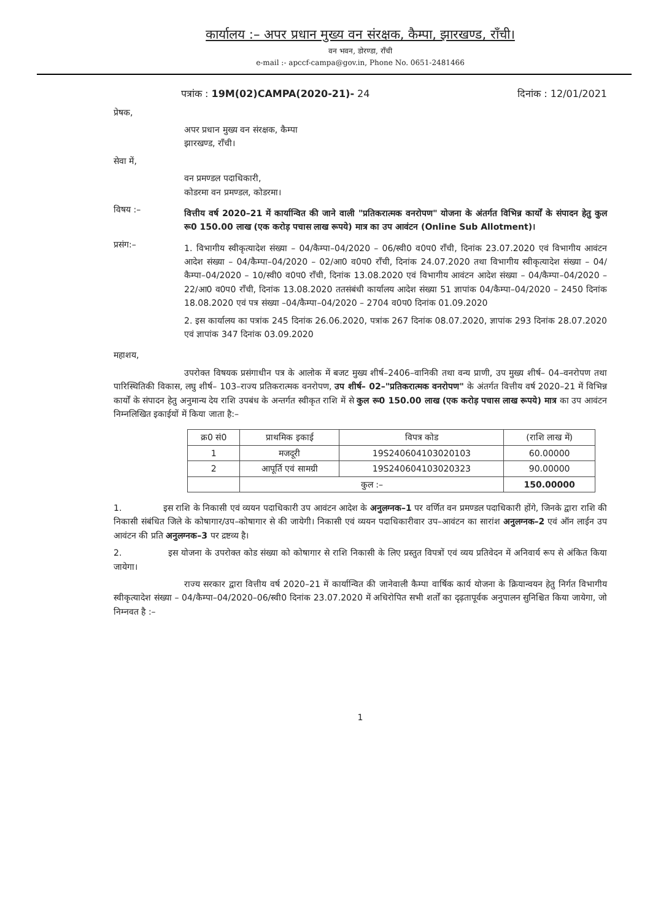कार्यालय :– अपर प्रधान मुख्य वन संरक्षक, कैम्पा, झारखण्ड, राँची।
वन भवन, डोरण्डा, राँची
e-mail :- apccf-campa@gov.in, Phone No. 0651-2481466
पत्रांक : 19M(02)CAMPA(2020-21)- 24 दिनांक : 12/01/2021
प्रेषक,
अपर प्रधान मुख्य वन संरक्षक, कैम्पा
झारखण्ड, राँची।
सेवा में,
वन प्रमण्डल पदाधिकारी,
कोडरमा वन प्रमण्डल, कोडरमा।
विषय :–
वित्तीय वर्ष 2020–21 में कार्यान्वित की जाने वाली "प्रतिकरात्मक वनरोपण" योजना के अंतर्गत विभिन्न कार्यों के संपादन हेतु कुल रू0 150.00 लाख (एक करोड़ पचास लाख रूपये) मात्र का उप आवंटन (Online Sub Allotment)।
प्रसंग:–
1. विभागीय स्वीकृत्यादेश संख्या – 04/कैम्पा–04/2020 – 06/स्वी0 व0प0 राँची, दिनांक 23.07.2020 एवं विभागीय आवंटन आदेश संख्या – 04/कैम्पा–04/2020 – 02/आ0 व0प0 राँची, दिनांक 24.07.2020 तथा विभागीय स्वीकृत्यादेश संख्या – 04/कैम्पा–04/2020 – 10/स्वी0 व0प0 राँची, दिनांक 13.08.2020 एवं विभागीय आवंटन आदेश संख्या – 04/कैम्पा–04/2020 – 22/आ0 व0प0 राँची, दिनांक 13.08.2020 ततसंबंधी कार्यालय आदेश संख्या 51 ज्ञापांक 04/कैम्पा–04/2020 – 2450 दिनांक 18.08.2020 एवं पत्र संख्या –04/कैम्पा–04/2020 – 2704 व0प0 दिनांक 01.09.2020
2. इस कार्यालय का पत्रांक 245 दिनांक 26.06.2020, पत्रांक 267 दिनांक 08.07.2020, ज्ञापांक 293 दिनांक 28.07.2020 एवं ज्ञापांक 347 दिनांक 03.09.2020
महाशय,
उपरोक्त विषयक प्रसंगाधीन पत्र के आलोक में बजट मुख्य शीर्ष–2406–वानिकी तथा वन्य प्राणी, उप मुख्य शीर्ष– 04–वनरोपण तथा पारिस्थितिकी विकास, लघु शीर्ष– 103–राज्य प्रतिकरात्मक वनरोपण, उप शीर्ष– 02–"प्रतिकरात्मक वनरोपण" के अंतर्गत वित्तीय वर्ष 2020–21 में विभिन्न कार्यों के संपादन हेतु अनुमान्य देय राशि उपबंध के अन्तर्गत स्वीकृत राशि में से कुल रू0 150.00 लाख (एक करोड़ पचास लाख रूपये) मात्र का उप आवंटन निम्नलिखित इकाईयों में किया जाता है:–
| क्र0 सं0 | प्राथमिक इकाई | विपत्र कोड | (राशि लाख में) |
| --- | --- | --- | --- |
| 1 | मजदूरी | 19S240604103020103 | 60.00000 |
| 2 | आपूर्ति एवं सामग्री | 19S240604103020323 | 90.00000 |
| | कुल :– | | 150.00000 |
1. इस राशि के निकासी एवं व्ययन पदाधिकारी उप आवंटन आदेश के अनुलग्नक–1 पर वर्णित वन प्रमण्डल पदाधिकारी होंगे, जिनके द्वारा राशि की निकासी संबंधित जिले के कोषागार/उप–कोषागार से की जायेगी। निकासी एवं व्ययन पदाधिकारीवार उप–आवंटन का सारांश अनुलग्नक–2 एवं ऑन लाईन उप आवंटन की प्रति अनुलग्नक–3 पर द्रष्टव्य है।
2. इस योजना के उपरोक्त कोड संख्या को कोषागार से राशि निकासी के लिए प्रस्तुत विपत्रों एवं व्यय प्रतिवेदन में अनिवार्य रूप से अंकित किया जायेगा।
राज्य सरकार द्वारा वित्तीय वर्ष 2020–21 में कार्यान्वित की जानेवाली कैम्पा वार्षिक कार्य योजना के क्रियान्वयन हेतु निर्गत विभागीय स्वीकृत्यादेश संख्या – 04/कैम्पा–04/2020–06/स्वी0 दिनांक 23.07.2020 में अधिरोपित सभी शर्तों का दृढ़तापूर्वक अनुपालन सुनिश्चित किया जायेगा, जो निम्नवत है :–
1